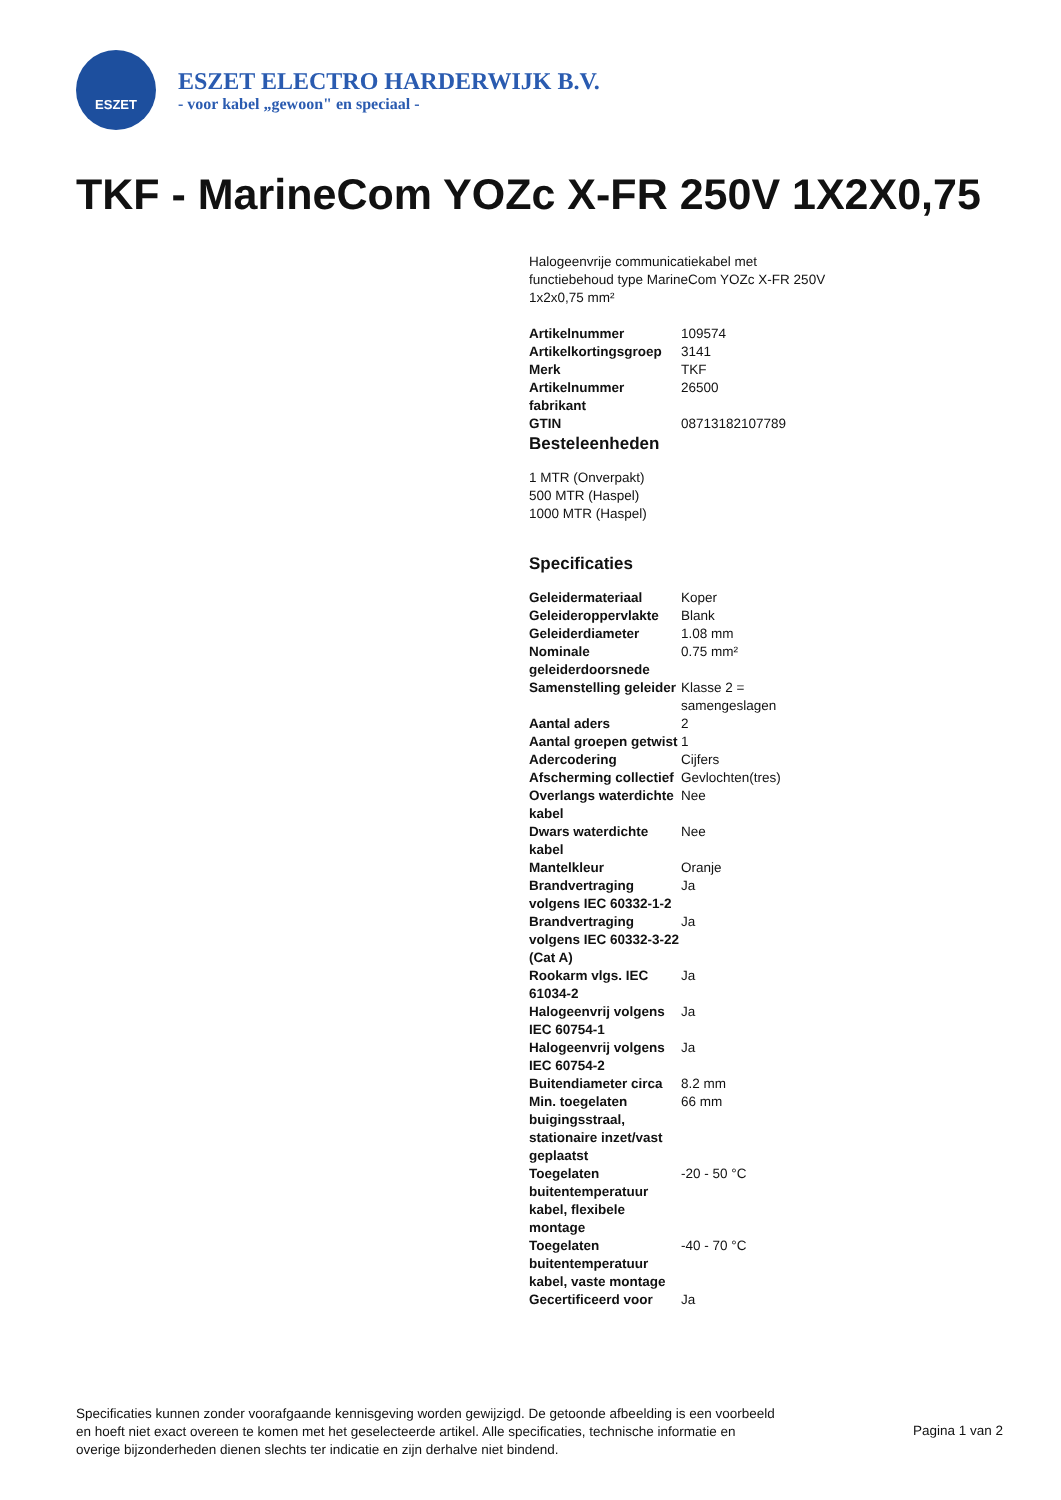ESZET
ESZET ELECTRO HARDERWIJK B.V.
- voor kabel „gewoon" en speciaal -
TKF - MarineCom YOZc X-FR 250V 1X2X0,75
Halogeenvrije communicatiekabel met functiebehoud type MarineCom YOZc X-FR 250V 1x2x0,75 mm²
| Artikelnummer | 109574 |
| Artikelkortingsgroep | 3141 |
| Merk | TKF |
| Artikelnummer fabrikant | 26500 |
| GTIN | 08713182107789 |
Besteleenheden
1 MTR (Onverpakt)
500 MTR (Haspel)
1000 MTR (Haspel)
Specificaties
| Geleidermateriaal | Koper |
| Geleideroppervlakte | Blank |
| Geleiderdiameter | 1.08 mm |
| Nominale geleiderdoorsnede | 0.75 mm² |
| Samenstelling geleider | Klasse 2 = samengeslagen |
| Aantal aders | 2 |
| Aantal groepen getwist | 1 |
| Adercodering | Cijfers |
| Afscherming collectief | Gevlochten(tres) |
| Overlangs waterdichte kabel | Nee |
| Dwars waterdichte kabel | Nee |
| Mantelkleur | Oranje |
| Brandvertraging volgens IEC 60332-1-2 | Ja |
| Brandvertraging volgens IEC 60332-3-22 (Cat A) | Ja |
| Rookarm vlgs. IEC 61034-2 | Ja |
| Halogeenvrij volgens IEC 60754-1 | Ja |
| Halogeenvrij volgens IEC 60754-2 | Ja |
| Buitendiameter circa | 8.2 mm |
| Min. toegelaten buigingsstraal, stationaire inzet/vast geplaatst | 66 mm |
| Toegelaten buitentemperatuur kabel, flexibele montage | -20 - 50 °C |
| Toegelaten buitentemperatuur kabel, vaste montage | -40 - 70 °C |
| Gecertificeerd voor | Ja |
Specificaties kunnen zonder voorafgaande kennisgeving worden gewijzigd. De getoonde afbeelding is een voorbeeld en hoeft niet exact overeen te komen met het geselecteerde artikel. Alle specificaties, technische informatie en overige bijzonderheden dienen slechts ter indicatie en zijn derhalve niet bindend.
Pagina 1 van 2